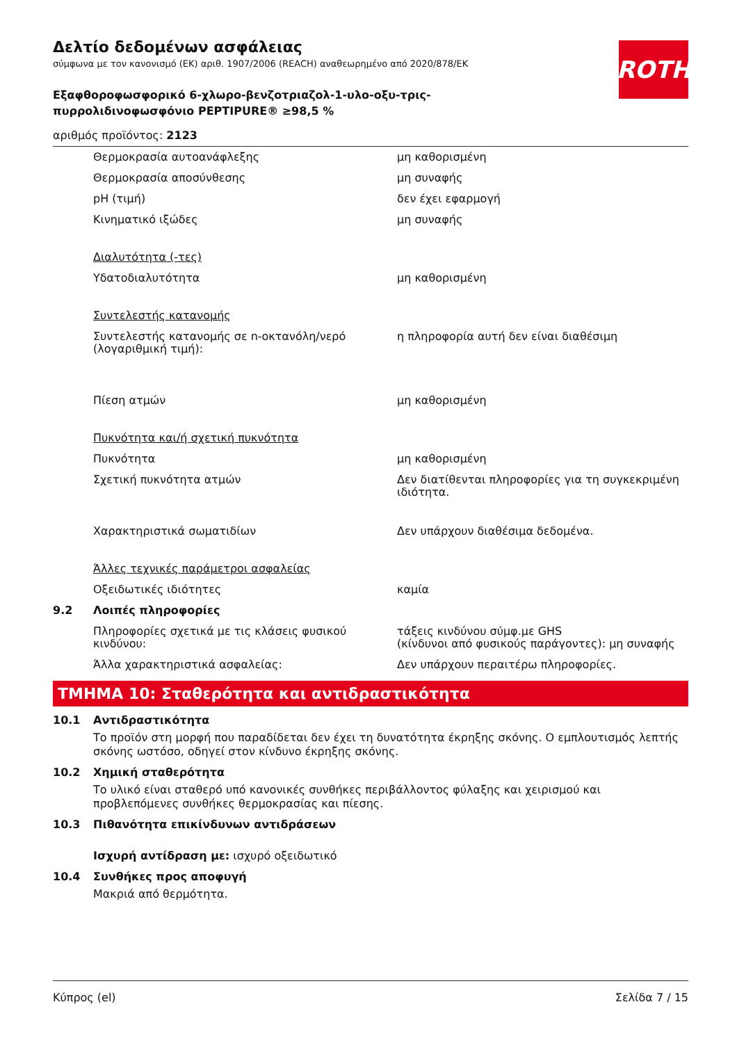ROTH
Δελτίο δεδομένων ασφάλειας
σύμφωνα με τον κανονισμό (ΕΚ) αριθ. 1907/2006 (REACH) αναθεωρημένο από 2020/878/ΕΚ
Εξαφθοροφωσφορικό 6-χλωρο-βενζοτριαζολ-1-υλο-οξυ-τρις-
πυρρολιδινοφωσφόνιο PEPTIPURE® ≥98,5 %
αριθμός προϊόντος: 2123
| | Θερμοκρασία αυτοανάφλεξης | μη καθορισμένη |
| | Θερμοκρασία αποσύνθεσης | μη συναφής |
| | pH (τιμή) | δεν έχει εφαρμογή |
| | Κινηματικό ιξώδες | μη συναφής |
| | Διαλυτότητα (-τες) | |
| | Υδατοδιαλυτότητα | μη καθορισμένη |
| | Συντελεστής κατανομής | |
| | Συντελεστής κατανομής σε n-οκτανόλη/νερό (λογαριθμική τιμή): | η πληροφορία αυτή δεν είναι διαθέσιμη |
| | Πίεση ατμών | μη καθορισμένη |
| | Πυκνότητα και/ή σχετική πυκνότητα | |
| | Πυκνότητα | μη καθορισμένη |
| | Σχετική πυκνότητα ατμών | Δεν διατίθενται πληροφορίες για τη συγκεκριμένη ιδιότητα. |
| | Χαρακτηριστικά σωματιδίων | Δεν υπάρχουν διαθέσιμα δεδομένα. |
| | Άλλες τεχνικές παράμετροι ασφαλείας | |
| | Οξειδωτικές ιδιότητες | καμία |
| 9.2 | Λοιπές πληροφορίες | |
| | Πληροφορίες σχετικά με τις κλάσεις φυσικού κινδύνου: | τάξεις κινδύνου σύμφ.με GHS (κίνδυνοι από φυσικούς παράγοντες): μη συναφής |
| | Άλλα χαρακτηριστικά ασφαλείας: | Δεν υπάρχουν περαιτέρω πληροφορίες. |
ΤΜΗΜΑ 10: Σταθερότητα και αντιδραστικότητα
10.1 Αντιδραστικότητα
Το προϊόν στη μορφή που παραδίδεται δεν έχει τη δυνατότητα έκρηξης σκόνης. Ο εμπλουτισμός λεπτής σκόνης ωστόσο, οδηγεί στον κίνδυνο έκρηξης σκόνης.
10.2 Χημική σταθερότητα
Το υλικό είναι σταθερό υπό κανονικές συνθήκες περιβάλλοντος φύλαξης και χειρισμού και προβλεπόμενες συνθήκες θερμοκρασίας και πίεσης.
10.3 Πιθανότητα επικίνδυνων αντιδράσεων
Ισχυρή αντίδραση με: ισχυρό οξειδωτικό
10.4 Συνθήκες προς αποφυγή
Μακριά από θερμότητα.
Κύπρος (el) Σελίδα 7 / 15